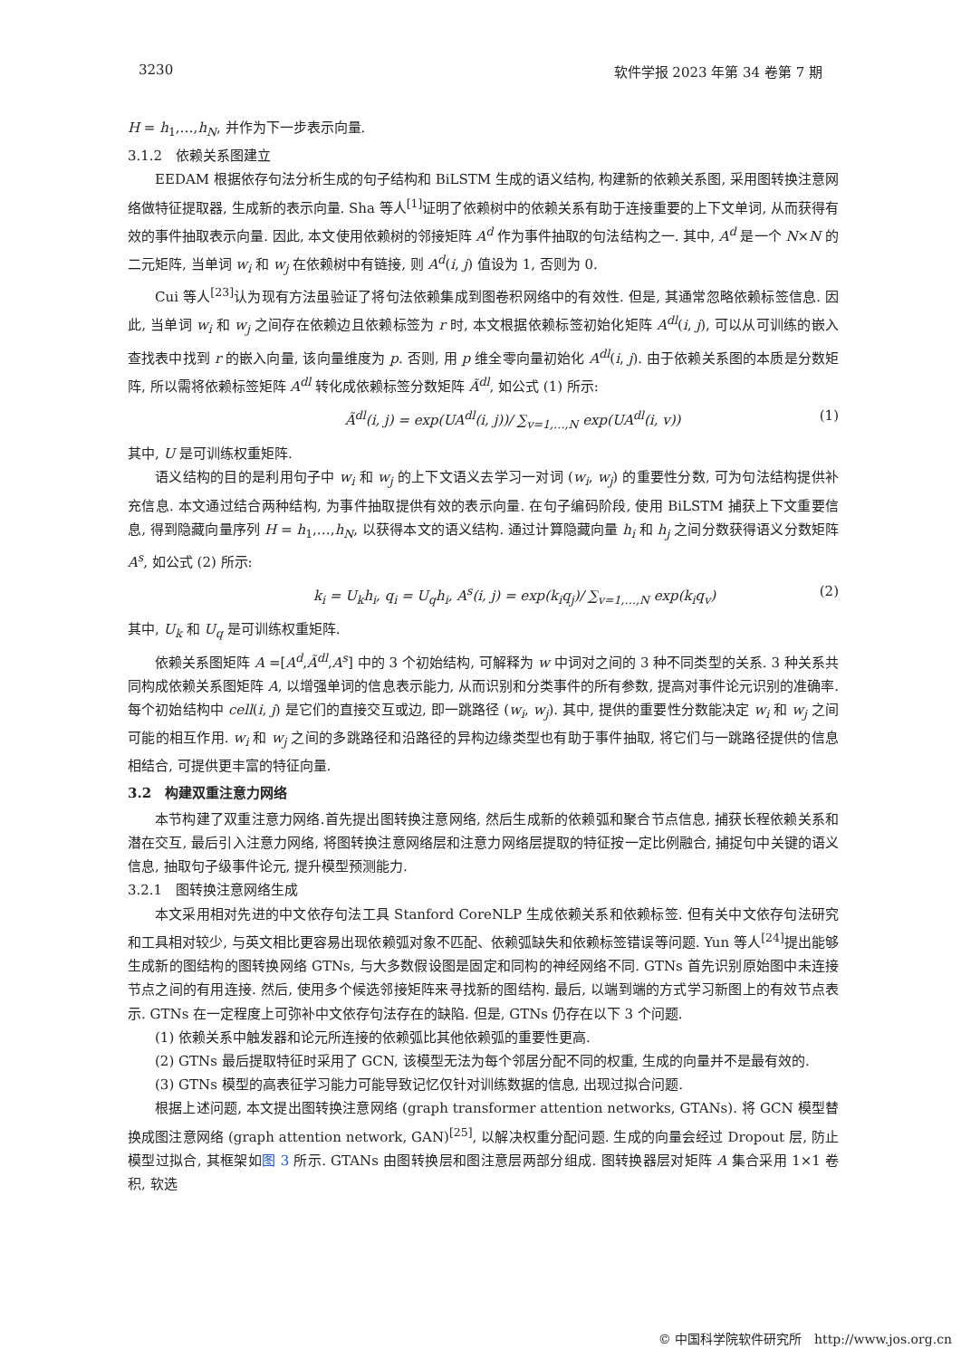3230 软件学报 2023 年第 34 卷第 7 期
H = h<sub>1</sub>,…,h<sub>N</sub>, 并作为下一步表示向量.
3.1.2　依赖关系图建立
EEDAM 根据依存句法分析生成的句子结构和 BiLSTM 生成的语义结构, 构建新的依赖关系图, 采用图转换注意网络做特征提取器, 生成新的表示向量. Sha 等人<sup>[1]</sup>证明了依赖树中的依赖关系有助于连接重要的上下文单词, 从而获得有效的事件抽取表示向量. 因此, 本文使用依赖树的邻接矩阵 A<sup>d</sup> 作为事件抽取的句法结构之一. 其中, A<sup>d</sup> 是一个 N×N 的二元矩阵, 当单词 w<sub>i</sub> 和 w<sub>j</sub> 在依赖树中有链接, 则 A<sup>d</sup>(i, j) 值设为 1, 否则为 0.
Cui 等人<sup>[23]</sup>认为现有方法虽验证了将句法依赖集成到图卷积网络中的有效性. 但是, 其通常忽略依赖标签信息. 因此, 当单词 w<sub>i</sub> 和 w<sub>j</sub> 之间存在依赖边且依赖标签为 r 时, 本文根据依赖标签初始化矩阵 A<sup>dl</sup>(i, j), 可以从可训练的嵌入查找表中找到 r 的嵌入向量, 该向量维度为 p. 否则, 用 p 维全零向量初始化 A<sup>dl</sup>(i, j). 由于依赖关系图的本质是分数矩阵, 所以需将依赖标签矩阵 A<sup>dl</sup> 转化成依赖标签分数矩阵 Ã<sup>dl</sup>, 如公式 (1) 所示:
Ã<sup>dl</sup>(i, j) = exp(UA<sup>dl</sup>(i, j))/ ∑<sub>v=1,…,N</sub> exp(UA<sup>dl</sup>(i, v)) (1)
其中, U 是可训练权重矩阵.
语义结构的目的是利用句子中 w<sub>i</sub> 和 w<sub>j</sub> 的上下文语义去学习一对词 (w<sub>i</sub>, w<sub>j</sub>) 的重要性分数, 可为句法结构提供补充信息. 本文通过结合两种结构, 为事件抽取提供有效的表示向量. 在句子编码阶段, 使用 BiLSTM 捕获上下文重要信息, 得到隐藏向量序列 H = h<sub>1</sub>,…,h<sub>N</sub>, 以获得本文的语义结构. 通过计算隐藏向量 h<sub>i</sub> 和 h<sub>j</sub> 之间分数获得语义分数矩阵 A<sup>s</sup>, 如公式 (2) 所示:
k<sub>i</sub> = U<sub>k</sub>h<sub>i</sub>, q<sub>i</sub> = U<sub>q</sub>h<sub>i</sub>, A<sup>s</sup>(i, j) = exp(k<sub>i</sub>q<sub>j</sub>)/ ∑<sub>v=1,…,N</sub> exp(k<sub>i</sub>q<sub>v</sub>) (2)
其中, U<sub>k</sub> 和 U<sub>q</sub> 是可训练权重矩阵.
依赖关系图矩阵 A =[A<sup>d</sup>,Ã<sup>dl</sup>,A<sup>s</sup>] 中的 3 个初始结构, 可解释为 w 中词对之间的 3 种不同类型的关系. 3 种关系共同构成依赖关系图矩阵 A, 以增强单词的信息表示能力, 从而识别和分类事件的所有参数, 提高对事件论元识别的准确率. 每个初始结构中 cell(i, j) 是它们的直接交互或边, 即一跳路径 (w<sub>i</sub>, w<sub>j</sub>). 其中, 提供的重要性分数能决定 w<sub>i</sub> 和 w<sub>j</sub> 之间可能的相互作用. w<sub>i</sub> 和 w<sub>j</sub> 之间的多跳路径和沿路径的异构边缘类型也有助于事件抽取, 将它们与一跳路径提供的信息相结合, 可提供更丰富的特征向量.
3.2　构建双重注意力网络
本节构建了双重注意力网络.首先提出图转换注意网络, 然后生成新的依赖弧和聚合节点信息, 捕获长程依赖关系和潜在交互, 最后引入注意力网络, 将图转换注意网络层和注意力网络层提取的特征按一定比例融合, 捕捉句中关键的语义信息, 抽取句子级事件论元, 提升模型预测能力.
3.2.1　图转换注意网络生成
本文采用相对先进的中文依存句法工具 Stanford CoreNLP 生成依赖关系和依赖标签. 但有关中文依存句法研究和工具相对较少, 与英文相比更容易出现依赖弧对象不匹配、依赖弧缺失和依赖标签错误等问题. Yun 等人<sup>[24]</sup>提出能够生成新的图结构的图转换网络 GTNs, 与大多数假设图是固定和同构的神经网络不同. GTNs 首先识别原始图中未连接节点之间的有用连接. 然后, 使用多个候选邻接矩阵来寻找新的图结构. 最后, 以端到端的方式学习新图上的有效节点表示. GTNs 在一定程度上可弥补中文依存句法存在的缺陷. 但是, GTNs 仍存在以下 3 个问题.
(1) 依赖关系中触发器和论元所连接的依赖弧比其他依赖弧的重要性更高.
(2) GTNs 最后提取特征时采用了 GCN, 该模型无法为每个邻居分配不同的权重, 生成的向量并不是最有效的.
(3) GTNs 模型的高表征学习能力可能导致记忆仅针对训练数据的信息, 出现过拟合问题.
根据上述问题, 本文提出图转换注意网络 (graph transformer attention networks, GTANs). 将 GCN 模型替换成图注意网络 (graph attention network, GAN)<sup>[25]</sup>, 以解决权重分配问题. 生成的向量会经过 Dropout 层, 防止模型过拟合, 其框架如图 3 所示. GTANs 由图转换层和图注意层两部分组成. 图转换器层对矩阵 A 集合采用 1×1 卷积, 软选
© 中国科学院软件研究所　http://www.jos.org.cn